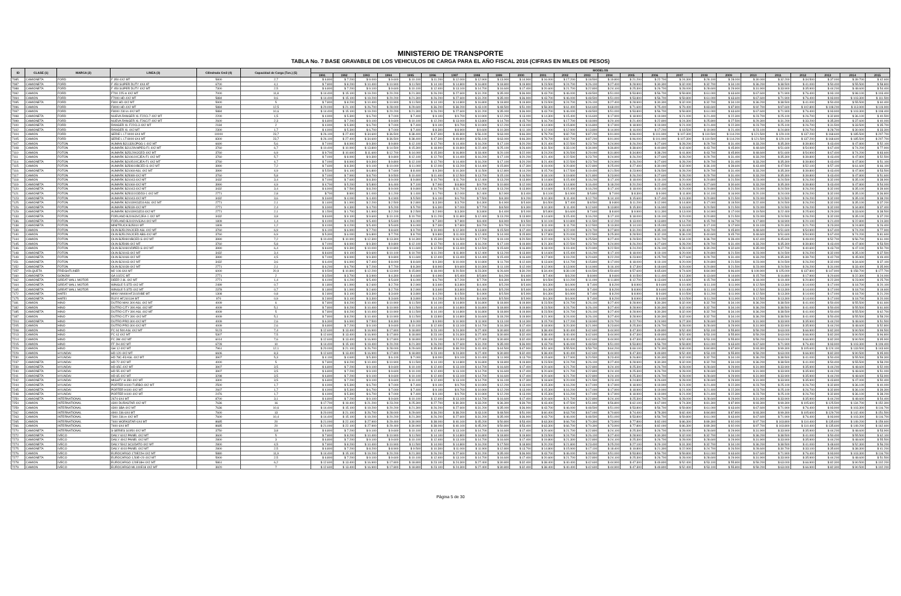MINISTERIO DE TRANSPORTE
TABLA No. 7 BASE GRAVABLE DE LOS VEHICULOS DE CARGA PARA EL AÑO FISCAL 2016 (CIFRAS EN MILES DE PESOS)
| ID | CLASE (1) | MARCA (2) | LINEA (3) | Cilindrada Cm3 (4) | Capacidad de Carga (Ton.) (5) | MODELOS | | | | | | | | | | | | | | | | | | | | | | | | |
| --- | --- | --- | --- | --- | --- | --- | --- | --- | --- | --- | --- | --- | --- | --- | --- | --- | --- | --- | --- | --- | --- | --- | --- | --- | --- | --- | --- | --- | --- | --- |
| | | | | | | 1991 | 1992 | 1993 | 1994 | 1995 | 1996 | 1997 | 1998 | 1999 | 2000 | 2001 | 2002 | 2003 | 2004 | 2005 | 2006 | 2007 | 2008 | 2009 | 2010 | 2011 | 2012 | 2013 | 2014 | 2015 |
| 7085 | CAMIONETA | FORD | F 350 4X2 MT | 5800 | 2,7 | $ 6.800 | $ 7.200 | $ 9.000 | $ 9.600 | $ 10.100 | $ 11.200 | $ 12.000 | $ 12.900 | $ 13.900 | $ 14.900 | $ 16.000 | $ 17.200 | $ 18.500 | $ 19.800 | $ 21.200 | $ 22.700 | $ 24.300 | $ 26.100 | $ 28.000 | $ 30.000 | $ 32.200 | $ 34.500 | $ 37.000 | $ 39.700 | $ 42.600 |
| 7087 | CAMIONETA | FORD | F 450 SUPER DUTY 4X4 AT | 6700 | 4,1 | $ 7.800 | $ 8.200 | $ 10.400 | $ 10.900 | $ 11.500 | $ 14.100 | $ 14.800 | $ 16.800 | $ 18.800 | $ 19.800 | $ 23.500 | $ 24.700 | $ 26.100 | $ 27.400 | $ 28.900 | $ 30.300 | $ 32.000 | $ 32.700 | $ 34.100 | $ 36.200 | $ 38.500 | $ 41.000 | $ 50.400 | $ 55.500 | $ 58.800 |
| 7088 | CAMIONETA | FORD | F 450 SUPER DUTY 4X2 MT | 7300 | 2,5 | $ 6.800 | $ 7.200 | $ 9.100 | $ 9.600 | $ 10.100 | $ 12.400 | $ 13.100 | $ 14.700 | $ 16.600 | $ 17.400 | $ 20.600 | $ 21.700 | $ 22.800 | $ 24.100 | $ 25.300 | $ 26.700 | $ 28.000 | $ 28.600 | $ 29.900 | $ 31.900 | $ 33.900 | $ 35.900 | $ 44.200 | $ 48.600 | $ 54.400 |
| 7092 | CAMION | FORD | F700 225 in 4X2 MT | 7000 | 11,8 | $ 14.400 | $ 15.100 | $ 19.200 | $ 20.200 | $ 21.300 | $ 26.200 | $ 27.600 | $ 31.200 | $ 35.000 | $ 36.900 | $ 43.700 | $ 46.000 | $ 48.500 | $ 51.000 | $ 53.800 | $ 56.700 | $ 59.800 | $ 61.000 | $ 63.600 | $ 67.600 | $ 71.900 | $ 76.400 | $ 93.100 | $ 98.100 | $ 103.400 |
| 7094 | CAMION | FORD | F7000 HD 4X2 MT | 5884 | 9,6 | $ 14.400 | $ 15.100 | $ 19.200 | $ 20.200 | $ 21.300 | $ 26.200 | $ 27.600 | $ 31.200 | $ 35.000 | $ 36.900 | $ 43.700 | $ 46.000 | $ 48.500 | $ 51.000 | $ 53.800 | $ 56.700 | $ 59.800 | $ 61.000 | $ 63.600 | $ 67.600 | $ 71.900 | $ 76.400 | $ 93.900 | $ 103.300 | $ 111.500 |
| 7095 | CAMIONETA | FORD | F800 HD 4X2 MT | 5900 | 5 | $ 7.800 | $ 8.200 | $ 10.400 | $ 10.900 | $ 11.500 | $ 14.100 | $ 14.800 | $ 16.800 | $ 18.800 | $ 19.800 | $ 23.500 | $ 24.700 | $ 26.100 | $ 27.400 | $ 28.900 | $ 30.300 | $ 32.000 | $ 32.700 | $ 34.100 | $ 36.200 | $ 38.500 | $ 41.000 | $ 50.400 | $ 55.500 | $ 60.400 |
| 7096 | CAMION | FORD | F8000 HD 4X2 MT | 5884 | 12,5 | $ 20.000 | $ 21.100 | $ 26.700 | $ 28.000 | $ 29.600 | $ 36.200 | $ 38.200 | $ 43.100 | $ 48.500 | $ 51.000 | $ 58.300 | $ 61.400 | $ 64.600 | $ 68.000 | $ 71.600 | $ 75.400 | $ 79.400 | $ 83.600 | $ 87.800 | $ 92.700 | $ 97.600 | $ 102.800 | $ 108.200 | $ 113.900 | $ 119.900 |
| 7097 | CAMION | FORD | F8000 230 in 4X2 MT | 5884 | 10,6 | $ 14.400 | $ 15.100 | $ 19.200 | $ 20.200 | $ 21.300 | $ 26.200 | $ 27.600 | $ 31.200 | $ 35.000 | $ 36.900 | $ 43.700 | $ 46.000 | $ 48.500 | $ 51.000 | $ 53.800 | $ 56.700 | $ 59.800 | $ 61.000 | $ 63.600 | $ 67.600 | $ 71.900 | $ 76.400 | $ 93.900 | $ 103.300 | $ 108.400 |
| 7098 | CAMIONETA | FORD | NUEVA RANGER XL F22CL7 4X2 MT | 2200 | 1,5 | $ 4.900 | $ 5.300 | $ 6.700 | $ 7.000 | $ 7.400 | $ 9.100 | $ 9.700 | $ 10.900 | $ 12.200 | $ 13.000 | $ 14.300 | $ 15.400 | $ 16.600 | $ 17.900 | $ 18.900 | $ 19.900 | $ 21.000 | $ 21.400 | $ 22.300 | $ 23.700 | $ 25.100 | $ 26.700 | $ 32.800 | $ 36.100 | $ 40.500 |
| 7099 | CAMIONETA | FORD | NUEVA RANGER XL F26C27 4X2 MT | 2600 | 2,3 | $ 6.800 | $ 7.200 | $ 9.100 | $ 9.600 | $ 10.100 | $ 12.200 | $ 13.000 | $ 13.800 | $ 14.700 | $ 15.700 | $ 16.700 | $ 17.700 | $ 18.900 | $ 20.100 | $ 21.400 | $ 22.800 | $ 24.300 | $ 25.800 | $ 27.500 | $ 29.300 | $ 31.200 | $ 33.200 | $ 35.300 | $ 37.600 | $ 40.000 |
| 7100 | CAMIONETA | FORD | RANGER XL F22CL3 4X2 MT | 2184 | 2 | $ 4.900 | $ 5.300 | $ 6.700 | $ 7.000 | $ 7.400 | $ 9.100 | $ 9.700 | $ 10.900 | $ 12.200 | $ 13.000 | $ 14.900 | $ 15.800 | $ 16.800 | $ 17.900 | $ 18.900 | $ 19.900 | $ 21.000 | $ 21.400 | $ 22.300 | $ 23.700 | $ 25.100 | $ 26.700 | $ 31.500 | $ 33.500 | $ 35.700 |
| 7102 | CAMIONETA | FORD | RANGER XL 4X2 MT | 2300 | 1,7 | $ 4.900 | $ 5.300 | $ 6.700 | $ 7.000 | $ 7.400 | $ 8.300 | $ 8.900 | $ 9.600 | $ 10.300 | $ 11.100 | $ 12.000 | $ 12.900 | $ 13.800 | $ 14.900 | $ 16.000 | $ 17.200 | $ 18.500 | $ 19.900 | $ 21.400 | $ 23.100 | $ 24.800 | $ 26.700 | $ 28.700 | $ 30.900 | $ 33.300 |
| 7104 | CAMION | FORD | SERIE L LT 9000 6X4 MT | 10000 | 23,7 | $ 26.100 | $ 27.400 | $ 34.600 | $ 36.500 | $ 38.400 | $ 47.300 | $ 49.800 | $ 56.100 | $ 63.000 | $ 66.300 | $ 78.700 | $ 82.700 | $ 87.200 | $ 91.900 | $ 96.000 | $ 101.900 | $ 107.300 | $ 110.500 | $ 114.200 | $ 121.500 | $ 129.100 | $ 137.200 | $ 168.600 | $ 185.500 | $ 207.700 |
| 7105 | CAMION | FORD | SERIE L LT 8000 6X4 MT | 8300 | 23,7 | $ 26.100 | $ 27.400 | $ 34.600 | $ 36.500 | $ 38.400 | $ 47.300 | $ 49.800 | $ 56.100 | $ 63.000 | $ 66.300 | $ 78.700 | $ 82.700 | $ 87.200 | $ 91.900 | $ 96.000 | $ 101.900 | $ 107.300 | $ 110.500 | $ 114.200 | $ 121.500 | $ 129.100 | $ 137.200 | $ 168.600 | $ 185.500 | $ 207.700 |
| 7107 | CAMION | FOTON | AUMAN BJ1133VJPGG-1 4X2 MT | 6690 | 5,6 | $ 7.000 | $ 8.900 | $ 9.300 | $ 9.800 | $ 12.100 | $ 12.700 | $ 14.400 | $ 16.200 | $ 17.100 | $ 20.200 | $ 21.400 | $ 22.500 | $ 23.700 | $ 24.900 | $ 26.200 | $ 27.600 | $ 28.200 | $ 29.700 | $ 31.400 | $ 33.200 | $ 35.300 | $ 39.800 | $ 43.400 | $ 47.800 | $ 52.100 |
| 7108 | CAMION | FOTON | AUMARK BJ1129VHPEG-F1 4X2 MT | 3760 | 6,7 | $ 10.400 | $ 10.900 | $ 13.800 | $ 14.500 | $ 15.300 | $ 18.900 | $ 19.800 | $ 22.400 | $ 25.100 | $ 26.600 | $ 31.500 | $ 33.100 | $ 34.900 | $ 36.800 | $ 38.600 | $ 40.800 | $ 42.600 | $ 43.700 | $ 45.800 | $ 48.600 | $ 51.600 | $ 54.900 | $ 67.400 | $ 74.200 | $ 77.900 |
| 7110 | CAMION | FOTON | AUMARK BJ5129VJCED 4X2 MT | 3760 | 6,9 | $ 9.700 | $ 10.600 | $ 11.600 | $ 12.700 | $ 14.000 | $ 15.300 | $ 16.800 | $ 18.400 | $ 20.100 | $ 22.000 | $ 24.200 | $ 26.500 | $ 29.000 | $ 31.800 | $ 34.800 | $ 38.200 | $ 41.800 | $ 43.700 | $ 45.800 | $ 48.600 | $ 51.600 | $ 54.900 | $ 67.400 | $ 74.200 | $ 83.600 |
| 7111 | CAMION | FOTON | AUMARK BJ1061VCJEA-F1 4X2 MT | 3760 | 5,7 | $ 7.000 | $ 8.900 | $ 9.300 | $ 9.800 | $ 12.100 | $ 12.700 | $ 14.400 | $ 16.200 | $ 17.100 | $ 20.200 | $ 21.400 | $ 22.500 | $ 23.700 | $ 24.900 | $ 26.200 | $ 27.600 | $ 28.200 | $ 29.700 | $ 31.400 | $ 33.200 | $ 35.300 | $ 39.800 | $ 43.400 | $ 47.800 | $ 52.500 |
| 7114 | CAMIONETA | FOTON | AUMARK BJ1051VCJEA-F1 4X2 MT | 3760 | 4,7 | $ 7.000 | $ 8.900 | $ 9.300 | $ 9.800 | $ 12.100 | $ 12.700 | $ 14.400 | $ 16.200 | $ 17.100 | $ 20.200 | $ 21.400 | $ 22.500 | $ 23.700 | $ 24.900 | $ 26.200 | $ 27.600 | $ 28.200 | $ 29.700 | $ 31.400 | $ 33.200 | $ 35.300 | $ 39.800 | $ 43.400 | $ 47.800 | $ 51.100 |
| 7115 | CAMION | FOTON | AUMARK BJ5081VBCED-S 4X2 MT | 3990 | 7,2 | $ 7.600 | $ 8.300 | $ 9.100 | $ 10.000 | $ 11.000 | $ 12.000 | $ 13.200 | $ 14.400 | $ 15.800 | $ 17.300 | $ 19.000 | $ 20.800 | $ 22.800 | $ 25.000 | $ 27.400 | $ 30.000 | $ 32.900 | $ 36.100 | $ 39.600 | $ 43.400 | $ 47.500 | $ 52.100 | $ 57.100 | $ 61.600 | $ 66.100 |
| 7116 | CAMIONETA | FOTON | AUMARK BJ1069 ASL 4X2 MT | 3990 | 4,9 | $ 5.500 | $ 6.100 | $ 6.800 | $ 7.600 | $ 8.400 | $ 9.300 | $ 10.300 | $ 11.500 | $ 12.800 | $ 14.200 | $ 15.700 | $ 17.500 | $ 19.400 | $ 21.500 | $ 23.900 | $ 26.500 | $ 28.200 | $ 29.700 | $ 31.400 | $ 33.200 | $ 35.300 | $ 39.800 | $ 43.400 | $ 47.800 | $ 53.500 |
| 7117 | CAMION | FOTON | AUMARK BJ5089 4X2 MT | 3760 | 5,8 | $ 7.000 | $ 7.900 | $ 8.700 | $ 9.500 | $ 10.400 | $ 11.400 | $ 12.500 | $ 13.700 | $ 15.100 | $ 16.500 | $ 18.100 | $ 19.800 | $ 21.800 | $ 23.900 | $ 26.200 | $ 27.600 | $ 28.200 | $ 29.700 | $ 31.400 | $ 33.200 | $ 35.300 | $ 39.800 | $ 43.400 | $ 47.800 | $ 51.600 |
| 7118 | CAMION | FOTON | AUMARK BJ1043 4X2 MT | 3432 | 3,4 | $ 7.000 | $ 7.600 | $ 8.300 | $ 9.000 | $ 9.800 | $ 10.700 | $ 11.700 | $ 12.400 | $ 13.200 | $ 13.800 | $ 14.600 | $ 15.400 | $ 16.200 | $ 17.100 | $ 18.000 | $ 19.100 | $ 20.000 | $ 20.800 | $ 21.500 | $ 23.000 | $ 24.500 | $ 26.200 | $ 32.000 | $ 35.100 | $ 38.900 |
| 7119 | CAMIONETA | FOTON | AUMARK BJ1069 4X2 MT | 3990 | 4,9 | $ 4.700 | $ 5.200 | $ 5.800 | $ 6.400 | $ 7.100 | $ 7.900 | $ 8.800 | $ 9.700 | $ 10.800 | $ 12.000 | $ 13.300 | $ 14.800 | $ 16.400 | $ 18.200 | $ 20.200 | $ 22.400 | $ 24.900 | $ 27.600 | $ 30.600 | $ 33.200 | $ 35.300 | $ 39.800 | $ 43.400 | $ 47.800 | $ 54.000 |
| 7120 | CAMIONETA | FOTON | AUMARK BJ1043 4X2 MT | 3432 | 3,4 | $ 6.900 | $ 7.500 | $ 8.200 | $ 9.000 | $ 9.800 | $ 10.700 | $ 11.700 | $ 12.400 | $ 13.200 | $ 13.800 | $ 14.600 | $ 15.400 | $ 16.200 | $ 17.100 | $ 18.000 | $ 19.100 | $ 20.000 | $ 20.800 | $ 21.500 | $ 23.000 | $ 24.500 | $ 26.200 | $ 32.000 | $ 35.100 | $ 39.600 |
| 7121 | CAMIONETA | FOTON | AUMARK BJ5031V3DD3-1 4X2 MT | 2771 | 2,8 | $ 700 | $ 800 | $ 1.000 | $ 1.200 | $ 1.400 | $ 1.700 | $ 2.000 | $ 2.400 | $ 2.900 | $ 3.400 | $ 4.100 | $ 4.900 | $ 5.800 | $ 7.000 | $ 8.300 | $ 9.900 | $ 11.800 | $ 14.100 | $ 16.900 | $ 20.100 | $ 24.000 | $ 26.200 | $ 32.000 | $ 35.100 | $ 36.800 |
| 7123 | CAMIONETA | FOTON | AUMARK BJ1043 4X2 MT | 3432 | 3,6 | $ 3.600 | $ 4.000 | $ 4.400 | $ 4.900 | $ 5.500 | $ 6.100 | $ 6.700 | $ 7.500 | $ 8.300 | $ 9.200 | $ 10.300 | $ 11.400 | $ 12.700 | $ 14.100 | $ 15.600 | $ 17.400 | $ 19.300 | $ 20.800 | $ 21.500 | $ 23.000 | $ 24.500 | $ 26.200 | $ 32.000 | $ 35.100 | $ 38.200 |
| 7125 | CAMIONETA | FOTON | AUMARK BJ1039V3JD3 ASL 4X2 MT | 2771 | 2,1 | $ 1.600 | $ 1.900 | $ 2.200 | $ 2.500 | $ 2.800 | $ 3.300 | $ 3.700 | $ 4.300 | $ 4.900 | $ 5.600 | $ 6.500 | $ 7.400 | $ 8.500 | $ 9.800 | $ 11.200 | $ 12.900 | $ 14.800 | $ 17.000 | $ 19.500 | $ 22.400 | $ 24.500 | $ 26.200 | $ 32.000 | $ 35.100 | $ 37.200 |
| 7126 | CAMIONETA | FOTON | AUMARK BJ5039 4X2 MT | 2771 | 2,4 | $ 3.900 | $ 4.300 | $ 4.700 | $ 5.200 | $ 5.700 | $ 6.300 | $ 7.000 | $ 7.700 | $ 8.500 | $ 9.300 | $ 10.300 | $ 11.400 | $ 12.600 | $ 13.800 | $ 15.300 | $ 16.900 | $ 18.600 | $ 20.500 | $ 21.500 | $ 23.000 | $ 24.500 | $ 26.200 | $ 32.000 | $ 34.800 | $ 37.400 |
| 7129 | CAMIONETA | FOTON | AUMARK BJ1039V3JD3 4X2 MT | 2771 | 2,1 | $ 1.500 | $ 1.700 | $ 1.900 | $ 2.200 | $ 2.500 | $ 2.900 | $ 3.300 | $ 3.800 | $ 4.400 | $ 5.000 | $ 5.800 | $ 6.600 | $ 7.600 | $ 8.600 | $ 9.900 | $ 11.300 | $ 13.000 | $ 14.900 | $ 17.000 | $ 19.500 | $ 22.400 | $ 25.600 | $ 29.300 | $ 33.600 | $ 38.500 |
| 7133 | CAMIONETA | FOTON | FORLAND BJ1063VCJEA-1 4X2 MT | 3432 | 3,8 | $ 8.600 | $ 9.100 | $ 9.600 | $ 10.100 | $ 10.700 | $ 11.200 | $ 11.800 | $ 12.400 | $ 13.200 | $ 13.800 | $ 14.600 | $ 15.400 | $ 16.200 | $ 17.100 | $ 18.000 | $ 19.100 | $ 20.000 | $ 20.800 | $ 21.500 | $ 23.000 | $ 24.500 | $ 26.200 | $ 32.000 | $ 35.100 | $ 37.200 |
| 7136 | CAMIONETA | FOTON | FORLAND BJ1020V3JA4 4X2 MT | 1809 | 1,4 | $ 4.000 | $ 4.200 | $ 5.400 | $ 5.600 | $ 6.000 | $ 7.300 | $ 7.800 | $ 8.400 | $ 8.900 | $ 9.500 | $ 10.100 | $ 10.800 | $ 11.500 | $ 12.200 | $ 13.000 | $ 13.800 | $ 14.700 | $ 15.700 | $ 16.700 | $ 17.800 | $ 18.900 | $ 20.100 | $ 21.400 | $ 22.800 | $ 24.300 |
| 7138 | CAMIONETA | FOTON | MINITRUCK BJ5010 MT | 1809 | 1,2 | $ 4.000 | $ 4.200 | $ 5.400 | $ 5.600 | $ 6.000 | $ 7.300 | $ 7.800 | $ 8.700 | $ 9.700 | $ 10.200 | $ 11.000 | $ 11.700 | $ 12.500 | $ 13.300 | $ 14.100 | $ 15.000 | $ 16.000 | $ 17.100 | $ 17.900 | $ 19.100 | $ 20.300 | $ 21.700 | $ 23.300 | $ 24.800 | $ 26.400 |
| 7139 | CAMION | FOTON | OLIN BJ5129VJCED ASL 4X2 MT | 3760 | 6,9 | $ 6.100 | $ 6.900 | $ 7.700 | $ 8.600 | $ 9.700 | $ 10.900 | $ 12.300 | $ 13.800 | $ 15.500 | $ 17.400 | $ 19.600 | $ 22.000 | $ 24.700 | $ 27.800 | $ 31.200 | $ 35.100 | $ 39.400 | $ 43.700 | $ 45.800 | $ 48.600 | $ 51.600 | $ 54.900 | $ 67.400 | $ 74.200 | $ 77.900 |
| 7140 | CAMION | FOTON | OLIN BJ5129VJCED ABS 4X2 MT | 3760 | 6,9 | $ 5.300 | $ 6.000 | $ 6.800 | $ 7.700 | $ 8.700 | $ 9.800 | $ 11.000 | $ 12.400 | $ 14.000 | $ 15.800 | $ 17.800 | $ 20.000 | $ 22.500 | $ 25.300 | $ 28.500 | $ 32.100 | $ 36.100 | $ 40.600 | $ 45.700 | $ 48.600 | $ 51.600 | $ 54.900 | $ 67.400 | $ 74.200 | $ 81.600 |
| 7144 | CAMION | FOTON | OLIN BJ5081VBCED-S 4X2 MT | 3990 | 7,2 | $ 10.400 | $ 10.900 | $ 12.300 | $ 13.300 | $ 14.300 | $ 15.300 | $ 16.500 | $ 17.700 | $ 19.100 | $ 20.500 | $ 22.000 | $ 23.700 | $ 25.500 | $ 27.400 | $ 29.500 | $ 31.700 | $ 34.100 | $ 36.700 | $ 39.400 | $ 42.400 | $ 45.600 | $ 49.000 | $ 52.700 | $ 56.700 | $ 61.000 |
| 7145 | CAMION | FOTON | OLIN BJ5089 4X2 MT | 3760 | 5,8 | $ 7.000 | $ 8.900 | $ 9.300 | $ 9.800 | $ 12.100 | $ 12.700 | $ 14.400 | $ 16.200 | $ 17.100 | $ 19.800 | $ 21.300 | $ 22.500 | $ 23.700 | $ 24.900 | $ 26.200 | $ 27.600 | $ 28.200 | $ 29.700 | $ 31.400 | $ 33.200 | $ 35.300 | $ 39.800 | $ 43.400 | $ 47.800 | $ 53.500 |
| 7146 | CAMION | FOTON | OLIN BJ1081VDPED-S 4X2 MT | 3990 | 6,4 | $ 8.600 | $ 9.300 | $ 10.000 | $ 10.800 | $ 11.600 | $ 12.500 | $ 13.400 | $ 14.500 | $ 15.600 | $ 16.800 | $ 18.000 | $ 19.400 | $ 20.900 | $ 22.500 | $ 24.200 | $ 26.100 | $ 28.100 | $ 30.200 | $ 32.600 | $ 35.000 | $ 37.700 | $ 40.600 | $ 43.700 | $ 47.100 | $ 50.700 |
| 7148 | CAMIONETA | FOTON | OLIN BJ1043 4X2 MT | 3432 | 3,4 | $ 8.600 | $ 9.100 | $ 9.600 | $ 10.100 | $ 10.700 | $ 11.200 | $ 11.800 | $ 12.400 | $ 13.200 | $ 13.800 | $ 14.600 | $ 15.400 | $ 16.200 | $ 17.100 | $ 18.000 | $ 19.100 | $ 20.000 | $ 20.800 | $ 21.500 | $ 23.000 | $ 24.500 | $ 26.200 | $ 32.000 | $ 35.100 | $ 37.500 |
| 7149 | CAMIONETA | FOTON | OLIN BJ1069 4X2 MT | 3990 | 4,5 | $ 7.000 | $ 8.900 | $ 9.300 | $ 9.800 | $ 11.600 | $ 12.400 | $ 13.400 | $ 14.400 | $ 15.400 | $ 16.600 | $ 17.900 | $ 19.200 | $ 20.600 | $ 22.200 | $ 23.900 | $ 25.700 | $ 27.600 | $ 29.700 | $ 31.400 | $ 33.200 | $ 35.300 | $ 39.700 | $ 42.700 | $ 45.900 | $ 49.400 |
| 7151 | CAMIONETA | FOTON | OLIN BJ1043 4X2 MT | 3432 | 3,6 | $ 6.400 | $ 6.900 | $ 7.400 | $ 8.000 | $ 8.600 | $ 9.300 | $ 10.000 | $ 10.800 | $ 11.700 | $ 12.600 | $ 13.600 | $ 14.700 | $ 15.800 | $ 17.000 | $ 18.000 | $ 19.100 | $ 20.000 | $ 20.800 | $ 21.500 | $ 23.000 | $ 24.500 | $ 26.200 | $ 32.000 | $ 34.600 | $ 37.100 |
| 7152 | CAMIONETA | FOTON | OLIN BJ1039 4X2 MT | 2771 | 2,1 | $ 6.200 | $ 6.700 | $ 7.200 | $ 7.700 | $ 8.300 | $ 8.900 | $ 9.600 | $ 10.300 | $ 11.100 | $ 12.000 | $ 12.900 | $ 13.900 | $ 14.900 | $ 16.100 | $ 17.300 | $ 18.600 | $ 20.000 | $ 20.800 | $ 21.500 | $ 23.000 | $ 24.500 | $ 26.200 | $ 31.000 | $ 33.400 | $ 35.900 |
| 7157 | VOLQUETA | FREIGHTLINER | M2 106 6X4 MT | 6000 | 20,9 | $ 9.500 | $ 10.800 | $ 12.200 | $ 13.900 | $ 15.800 | $ 18.000 | $ 20.500 | $ 23.300 | $ 26.600 | $ 30.200 | $ 34.400 | $ 39.100 | $ 44.500 | $ 50.600 | $ 57.600 | $ 65.600 | $ 74.600 | $ 84.900 | $ 96.600 | $ 109.900 | $ 125.000 | $ 137.800 | $ 147.900 | $ 158.700 | $ 177.700 |
| 7160 | CAMIONETA | GONOW | GA 1022C MT | 2771 | 2 | $ 3.500 | $ 3.700 | $ 3.900 | $ 4.300 | $ 4.600 | $ 4.900 | $ 5.400 | $ 5.800 | $ 6.200 | $ 6.600 | $ 7.400 | $ 8.200 | $ 8.900 | $ 9.600 | $ 10.500 | $ 11.400 | $ 12.300 | $ 13.600 | $ 14.600 | $ 15.700 | $ 16.800 | $ 17.900 | $ 20.600 | $ 22.300 | $ 24.000 |
| 7162 | CAMIONETA | GREAT WALL MOTOR | DEER 2.8L 4X2 MT | 2771 | 1,4 | $ 4.000 | $ 4.200 | $ 5.400 | $ 5.600 | $ 6.000 | $ 6.700 | $ 7.200 | $ 7.700 | $ 8.300 | $ 8.900 | $ 9.500 | $ 10.200 | $ 11.000 | $ 11.800 | $ 12.700 | $ 13.600 | $ 14.600 | $ 15.700 | $ 16.800 | $ 18.000 | $ 19.400 | $ 20.800 | $ 22.300 | $ 23.900 | $ 25.700 |
| 7164 | CAMIONETA | GREAT WALL MOTOR | WINGLE 5 STD 4X2 MT | 2499 | 0,7 | $ 1.800 | $ 1.900 | $ 2.600 | $ 2.700 | $ 2.900 | $ 3.600 | $ 3.800 | $ 4.400 | $ 5.200 | $ 5.600 | $ 6.300 | $ 6.900 | $ 7.400 | $ 8.200 | $ 8.900 | $ 9.600 | $ 10.400 | $ 11.100 | $ 11.900 | $ 12.500 | $ 13.300 | $ 14.000 | $ 17.000 | $ 18.700 | $ 20.100 |
| 7165 | CAMIONETA | GREAT WALL MOTOR | WINGLE 5 STD 4X2 MT | 2378 | 0,7 | $ 1.800 | $ 1.900 | $ 2.600 | $ 2.700 | $ 2.900 | $ 3.600 | $ 3.800 | $ 4.400 | $ 5.200 | $ 5.600 | $ 6.300 | $ 6.900 | $ 7.400 | $ 8.200 | $ 8.900 | $ 9.600 | $ 10.400 | $ 11.100 | $ 11.900 | $ 12.500 | $ 13.300 | $ 14.000 | $ 17.000 | $ 18.700 | $ 19.600 |
| 7172 | CAMIONETA | HAFEI | MINYI M408 HFJ1020BE MT | 1308 | 0,8 | $ 2.800 | $ 3.100 | $ 3.300 | $ 3.600 | $ 3.800 | $ 4.200 | $ 4.500 | $ 4.900 | $ 5.500 | $ 5.900 | $ 6.300 | $ 6.900 | $ 7.400 | $ 8.200 | $ 8.900 | $ 9.600 | $ 10.500 | $ 11.200 | $ 11.900 | $ 12.500 | $ 13.300 | $ 14.000 | $ 17.000 | $ 18.700 | $ 21.200 |
| 7175 | CAMIONETA | HAFEI | RUIYI HFJ1011H MT | 970 | 0,9 | $ 2.800 | $ 3.100 | $ 3.300 | $ 3.600 | $ 3.800 | $ 4.200 | $ 4.500 | $ 4.900 | $ 5.500 | $ 5.900 | $ 6.300 | $ 6.900 | $ 7.400 | $ 8.200 | $ 8.900 | $ 9.600 | $ 10.500 | $ 11.200 | $ 11.900 | $ 12.500 | $ 13.300 | $ 14.000 | $ 17.000 | $ 18.700 | $ 20.000 |
| 7181 | CAMION | HINO | DUTRO MAX 300 ASL 4X2 MT | 4009 | 6 | $ 7.800 | $ 8.200 | $ 10.400 | $ 10.900 | $ 11.500 | $ 14.100 | $ 14.800 | $ 16.800 | $ 18.800 | $ 19.800 | $ 23.500 | $ 24.700 | $ 26.100 | $ 27.400 | $ 28.900 | $ 30.300 | $ 32.000 | $ 32.700 | $ 34.100 | $ 36.200 | $ 38.500 | $ 41.000 | $ 50.400 | $ 55.500 | $ 61.600 |
| 7182 | CAMION | HINO | DUTRO CITY 300 ASL 4X2 MT | 4009 | 5,1 | $ 7.800 | $ 8.200 | $ 10.400 | $ 10.900 | $ 11.500 | $ 14.100 | $ 14.800 | $ 16.800 | $ 18.800 | $ 19.800 | $ 23.500 | $ 24.700 | $ 26.100 | $ 27.400 | $ 28.900 | $ 30.300 | $ 32.000 | $ 32.700 | $ 34.100 | $ 36.200 | $ 38.500 | $ 41.000 | $ 50.400 | $ 55.500 | $ 61.600 |
| 7185 | CAMIONETA | HINO | DUTRO CITY 300 ASL 4X2 MT | 4009 | 5 | $ 7.800 | $ 8.200 | $ 10.400 | $ 10.900 | $ 11.500 | $ 14.100 | $ 14.800 | $ 16.800 | $ 18.800 | $ 19.800 | $ 23.500 | $ 24.700 | $ 26.100 | $ 27.400 | $ 28.900 | $ 30.300 | $ 32.000 | $ 32.700 | $ 34.100 | $ 36.200 | $ 38.500 | $ 41.000 | $ 50.400 | $ 55.500 | $ 62.700 |
| 7187 | CAMION | HINO | DUTRO CITY 300 4X2 MT | 4009 | 5,1 | $ 7.800 | $ 8.200 | $ 10.400 | $ 10.900 | $ 11.500 | $ 13.800 | $ 14.800 | $ 16.600 | $ 18.200 | $ 19.800 | $ 21.900 | $ 24.000 | $ 26.100 | $ 27.400 | $ 28.900 | $ 30.300 | $ 32.000 | $ 32.700 | $ 34.100 | $ 36.200 | $ 38.500 | $ 41.000 | $ 50.400 | $ 55.500 | $ 58.200 |
| 7204 | CAMIONETA | HINO | DUTRO PRO 300 4X2 MT | 4009 | 2,6 | $ 6.300 | $ 6.900 | $ 7.500 | $ 8.300 | $ 9.000 | $ 9.900 | $ 10.900 | $ 11.900 | $ 13.100 | $ 14.300 | $ 15.700 | $ 17.200 | $ 18.900 | $ 20.700 | $ 22.700 | $ 24.900 | $ 27.300 | $ 28.600 | $ 29.900 | $ 31.900 | $ 33.900 | $ 35.900 | $ 44.200 | $ 48.600 | $ 51.500 |
| 7205 | CAMION | HINO | DUTRO PRO 300 4X2 MT | 4009 | 2,6 | $ 6.800 | $ 7.200 | $ 9.100 | $ 9.600 | $ 10.100 | $ 12.400 | $ 13.100 | $ 14.700 | $ 16.300 | $ 17.400 | $ 18.900 | $ 20.300 | $ 21.900 | $ 23.600 | $ 25.300 | $ 26.700 | $ 28.000 | $ 28.600 | $ 29.900 | $ 31.900 | $ 33.900 | $ 35.900 | $ 44.200 | $ 48.600 | $ 52.800 |
| 7208 | CAMION | HINO | FC 9J 500 ASL 4X2 MT | 5123 | 7,4 | $ 12.600 | $ 13.400 | $ 16.900 | $ 17.800 | $ 18.800 | $ 23.100 | $ 24.300 | $ 27.400 | $ 30.800 | $ 32.400 | $ 38.400 | $ 40.400 | $ 42.600 | $ 44.900 | $ 47.300 | $ 49.800 | $ 52.400 | $ 53.100 | $ 55.800 | $ 59.200 | $ 63.000 | $ 66.900 | $ 82.300 | $ 90.500 | $ 99.500 |
| 7213 | CAMION | HINO | FC 4J 4X2 MT | 5307 | 7,5 | $ 12.600 | $ 13.400 | $ 16.900 | $ 17.800 | $ 18.800 | $ 23.100 | $ 24.300 | $ 27.400 | $ 30.800 | $ 32.400 | $ 38.400 | $ 40.400 | $ 42.600 | $ 44.900 | $ 47.300 | $ 49.800 | $ 52.400 | $ 53.100 | $ 55.800 | $ 59.200 | $ 63.000 | $ 66.900 | $ 82.300 | $ 90.500 | $ 96.800 |
| 7214 | CAMION | HINO | FC 3W 4X2 MT | 6014 | 7,6 | $ 12.600 | $ 13.400 | $ 16.900 | $ 17.800 | $ 18.800 | $ 23.100 | $ 24.300 | $ 27.400 | $ 30.800 | $ 32.400 | $ 38.400 | $ 40.400 | $ 42.600 | $ 44.900 | $ 47.300 | $ 49.800 | $ 52.400 | $ 53.100 | $ 55.800 | $ 59.200 | $ 63.000 | $ 66.900 | $ 82.300 | $ 90.500 | $ 95.900 |
| 7215 | CAMION | HINO | FF 2H 4X2 MT | 6728 | 10 | $ 14.400 | $ 15.100 | $ 19.400 | $ 20.200 | $ 21.300 | $ 26.200 | $ 27.600 | $ 31.200 | $ 35.000 | $ 36.900 | $ 43.700 | $ 46.000 | $ 48.500 | $ 51.000 | $ 53.800 | $ 56.700 | $ 59.800 | $ 61.000 | $ 63.600 | $ 67.600 | $ 71.900 | $ 76.400 | $ 93.900 | $ 103.300 | $ 109.400 |
| 7226 | CAMION | HINO | GH 1J 4X2 MT | 7961 | 12,1 | $ 20.000 | $ 21.100 | $ 26.700 | $ 28.000 | $ 29.600 | $ 35.800 | $ 38.200 | $ 41.400 | $ 44.500 | $ 47.900 | $ 51.600 | $ 55.500 | $ 59.700 | $ 64.200 | $ 69.100 | $ 74.300 | $ 80.000 | $ 84.800 | $ 87.800 | $ 93.300 | $ 99.300 | $ 105.600 | $ 124.100 | $ 133.500 | $ 143.600 |
| 7229 | CAMION | HYUNDAI | HD 120 4X2 MT | 6606 | 8,3 | $ 12.600 | $ 13.400 | $ 16.900 | $ 17.800 | $ 18.800 | $ 23.100 | $ 24.300 | $ 27.400 | $ 30.800 | $ 32.400 | $ 38.400 | $ 40.400 | $ 42.600 | $ 44.900 | $ 47.300 | $ 49.800 | $ 52.400 | $ 53.100 | $ 55.800 | $ 59.200 | $ 63.000 | $ 66.900 | $ 82.300 | $ 90.500 | $ 95.900 |
| 7230 | CAMION | HYUNDAI | HD 78C-E3 ASL 4X2 MT | 3907 | 5,3 | $ 4.100 | $ 4.600 | $ 5.300 | $ 6.100 | $ 7.000 | $ 8.000 | $ 9.100 | $ 10.400 | $ 11.900 | $ 13.700 | $ 15.600 | $ 17.900 | $ 20.500 | $ 23.400 | $ 26.800 | $ 30.300 | $ 32.000 | $ 32.700 | $ 34.100 | $ 36.200 | $ 38.500 | $ 41.000 | $ 50.400 | $ 55.500 | $ 59.300 |
| 7237 | CAMIONETA | HYUNDAI | HD 72 4X2 MT | 4000 | 5 | $ 7.800 | $ 8.200 | $ 10.400 | $ 10.900 | $ 11.500 | $ 14.100 | $ 14.800 | $ 16.800 | $ 18.800 | $ 19.800 | $ 23.500 | $ 24.700 | $ 26.100 | $ 27.400 | $ 28.900 | $ 30.300 | $ 32.000 | $ 32.700 | $ 34.100 | $ 36.200 | $ 38.500 | $ 41.000 | $ 50.400 | $ 55.500 | $ 58.200 |
| 7239 | CAMIONETA | HYUNDAI | HD 65C 4X2 MT | 3907 | 3,5 | $ 6.800 | $ 7.200 | $ 9.100 | $ 9.600 | $ 10.100 | $ 12.400 | $ 13.100 | $ 14.700 | $ 16.600 | $ 17.400 | $ 20.600 | $ 21.700 | $ 22.800 | $ 24.100 | $ 25.300 | $ 26.700 | $ 28.000 | $ 28.600 | $ 29.900 | $ 31.900 | $ 33.900 | $ 35.900 | $ 44.200 | $ 48.600 | $ 52.000 |
| 7240 | CAMIONETA | HYUNDAI | HD 55 4X2 MT | 3907 | 3,5 | $ 6.800 | $ 7.200 | $ 9.100 | $ 9.600 | $ 10.100 | $ 12.400 | $ 13.100 | $ 14.700 | $ 16.600 | $ 17.400 | $ 20.600 | $ 21.700 | $ 22.800 | $ 24.100 | $ 25.300 | $ 26.700 | $ 28.000 | $ 28.600 | $ 29.900 | $ 31.900 | $ 33.900 | $ 35.900 | $ 44.200 | $ 48.600 | $ 51.000 |
| 7241 | CAMIONETA | HYUNDAI | HD 65 4X2 MT | 3298 | 3,5 | $ 6.800 | $ 7.200 | $ 9.100 | $ 9.600 | $ 10.100 | $ 12.400 | $ 13.100 | $ 14.700 | $ 16.600 | $ 17.400 | $ 20.600 | $ 21.700 | $ 22.800 | $ 24.100 | $ 25.300 | $ 26.700 | $ 28.000 | $ 28.600 | $ 29.900 | $ 31.900 | $ 33.900 | $ 35.900 | $ 44.200 | $ 48.600 | $ 53.900 |
| 7242 | CAMIONETA | HYUNDAI | MIGHTY H 350 4X2 MT | 3300 | 3,5 | $ 6.800 | $ 7.200 | $ 9.100 | $ 9.600 | $ 10.100 | $ 12.400 | $ 13.100 | $ 14.700 | $ 16.100 | $ 17.300 | $ 18.600 | $ 20.000 | $ 21.500 | $ 23.100 | $ 24.800 | $ 26.600 | $ 28.000 | $ 28.600 | $ 29.900 | $ 31.900 | $ 33.900 | $ 35.900 | $ 43.800 | $ 47.000 | $ 50.400 |
| 7244 | CAMIONETA | HYUNDAI | PORTER H100 TURBO 4X2 MT | 2500 | 1,7 | $ 4.900 | $ 5.300 | $ 6.700 | $ 7.000 | $ 7.400 | $ 9.100 | $ 9.700 | $ 10.900 | $ 12.200 | $ 13.000 | $ 15.300 | $ 16.200 | $ 17.000 | $ 17.900 | $ 18.900 | $ 19.900 | $ 21.000 | $ 21.400 | $ 22.300 | $ 23.700 | $ 25.100 | $ 26.700 | $ 32.800 | $ 36.100 | $ 40.000 |
| 7245 | CAMIONETA | HYUNDAI | PORTER H100 4X2 MT | 2607 | 1,7 | $ 4.900 | $ 5.300 | $ 6.700 | $ 7.000 | $ 7.400 | $ 9.100 | $ 9.700 | $ 10.900 | $ 12.200 | $ 13.000 | $ 15.300 | $ 16.200 | $ 17.000 | $ 17.900 | $ 18.900 | $ 19.900 | $ 21.000 | $ 21.400 | $ 22.300 | $ 23.700 | $ 25.100 | $ 26.700 | $ 32.800 | $ 36.100 | $ 39.300 |
| 7248 | CAMIONETA | HYUNDAI | PORTER H100 4X2 MT | 2476 | 1,7 | $ 4.900 | $ 5.300 | $ 6.700 | $ 7.000 | $ 7.400 | $ 9.100 | $ 9.700 | $ 10.900 | $ 12.200 | $ 13.000 | $ 15.300 | $ 16.200 | $ 17.000 | $ 17.900 | $ 18.900 | $ 19.900 | $ 21.000 | $ 21.400 | $ 22.300 | $ 23.700 | $ 25.100 | $ 26.700 | $ 32.800 | $ 36.100 | $ 38.200 |
| 7250 | CAMIONETA | INTERNATIONAL | 2674 6X4 MT | 8700 | 3,1 | $ 6.800 | $ 7.200 | $ 9.100 | $ 9.600 | $ 10.100 | $ 12.400 | $ 13.100 | $ 14.700 | $ 16.600 | $ 17.400 | $ 20.600 | $ 21.700 | $ 22.800 | $ 24.100 | $ 25.300 | $ 26.700 | $ 28.000 | $ 28.600 | $ 29.900 | $ 31.900 | $ 33.900 | $ 35.900 | $ 44.200 | $ 48.600 | $ 54.400 |
| 7254 | CAMION | INTERNATIONAL | 4300 DURASTAR 4X2 MT | 7636 | 16 | $ 17.700 | $ 19.400 | $ 21.200 | $ 23.200 | $ 25.300 | $ 27.700 | $ 30.300 | $ 33.200 | $ 36.300 | $ 39.700 | $ 43.400 | $ 47.500 | $ 51.900 | $ 56.800 | $ 62.100 | $ 67.900 | $ 74.300 | $ 81.300 | $ 87.800 | $ 93.300 | $ 99.300 | $ 105.600 | $ 125.500 | $ 134.700 | $ 152.300 |
| 7259 | CAMION | INTERNATIONAL | 4300 SBA 4X2 MT | 7636 | 10,6 | $ 14.400 | $ 15.100 | $ 19.200 | $ 20.200 | $ 21.300 | $ 26.200 | $ 27.600 | $ 31.200 | $ 35.000 | $ 36.900 | $ 43.700 | $ 46.000 | $ 48.500 | $ 51.000 | $ 53.800 | $ 56.700 | $ 59.800 | $ 61.000 | $ 63.600 | $ 67.600 | $ 71.900 | $ 76.400 | $ 93.900 | $ 103.300 | $ 116.700 |
| 7262 | CAMION | INTERNATIONAL | 4900 236 6X4 MT | 7600 | 13 | $ 20.000 | $ 21.100 | $ 26.700 | $ 28.000 | $ 29.600 | $ 36.200 | $ 38.200 | $ 43.100 | $ 48.500 | $ 51.000 | $ 60.400 | $ 63.700 | $ 67.000 | $ 70.600 | $ 74.400 | $ 78.300 | $ 82.400 | $ 84.800 | $ 87.800 | $ 93.300 | $ 99.300 | $ 105.600 | $ 129.700 | $ 142.400 | $ 151.500 |
| 7263 | CAMION | INTERNATIONAL | 7300 236 in 4X2 MT | 7600 | 10,4 | $ 14.400 | $ 15.100 | $ 19.200 | $ 20.200 | $ 21.300 | $ 26.200 | $ 27.600 | $ 31.200 | $ 35.000 | $ 36.900 | $ 43.700 | $ 46.000 | $ 48.500 | $ 51.000 | $ 53.800 | $ 56.700 | $ 59.800 | $ 61.000 | $ 63.600 | $ 67.600 | $ 71.900 | $ 76.400 | $ 93.900 | $ 103.300 | $ 116.700 |
| 7265 | CAMION | INTERNATIONAL | 7400 WORKSTAR 6X4 MT | 8685 | 20 | $ 21.000 | $ 22.100 | $ 27.900 | $ 29.400 | $ 30.900 | $ 38.000 | $ 40.100 | $ 45.200 | $ 50.800 | $ 53.400 | $ 63.300 | $ 66.700 | $ 70.300 | $ 73.900 | $ 77.800 | $ 82.000 | $ 86.300 | $ 89.300 | $ 92.000 | $ 97.700 | $ 103.800 | $ 110.400 | $ 135.600 | $ 149.200 | $ 159.600 |
| 7266 | CAMION | INTERNATIONAL | 7400 6X4 MT | 8685 | 20 | $ 21.000 | $ 22.100 | $ 27.900 | $ 29.400 | $ 30.900 | $ 38.000 | $ 40.100 | $ 45.200 | $ 50.800 | $ 53.400 | $ 63.300 | $ 66.700 | $ 70.300 | $ 73.900 | $ 77.800 | $ 82.000 | $ 86.300 | $ 89.300 | $ 92.000 | $ 97.700 | $ 103.800 | $ 110.400 | $ 135.600 | $ 149.200 | $ 162.600 |
| 7270 | CAMIONETA | INTERNATIONAL | S-SERIES S1954 4X2 MT | 3750 | 3,8 | $ 6.800 | $ 7.200 | $ 9.100 | $ 9.600 | $ 10.100 | $ 12.400 | $ 13.100 | $ 14.700 | $ 16.600 | $ 17.400 | $ 20.600 | $ 21.700 | $ 22.800 | $ 24.100 | $ 25.300 | $ 26.700 | $ 28.000 | $ 28.600 | $ 29.900 | $ 31.900 | $ 33.900 | $ 35.900 | $ 44.200 | $ 48.600 | $ 53.900 |
| 7272 | CAMIONETA | IVECO | DAILY 6012 PANEL 4X2 MT | 3600 | 5 | $ 7.800 | $ 8.200 | $ 10.400 | $ 10.900 | $ 11.500 | $ 14.100 | $ 14.800 | $ 16.800 | $ 18.800 | $ 19.800 | $ 23.500 | $ 24.700 | $ 26.100 | $ 27.400 | $ 28.900 | $ 30.300 | $ 32.000 | $ 32.700 | $ 34.100 | $ 36.200 | $ 38.500 | $ 41.000 | $ 50.400 | $ 55.500 | $ 62.100 |
| 7273 | CAMIONETA | IVECO | DAILY 4912 PANEL 4X2 MT | 2800 | 3 | $ 6.800 | $ 7.200 | $ 9.100 | $ 9.600 | $ 10.100 | $ 12.400 | $ 13.100 | $ 14.700 | $ 16.600 | $ 17.400 | $ 19.800 | $ 21.300 | $ 22.800 | $ 24.100 | $ 25.300 | $ 26.700 | $ 28.000 | $ 28.600 | $ 29.900 | $ 31.900 | $ 33.900 | $ 35.900 | $ 44.200 | $ 48.600 | $ 55.500 |
| 7274 | CAMIONETA | IVECO | DAILY 5912 SCUDATO 4X2 MT | 2800 | 4,5 | $ 7.800 | $ 8.200 | $ 10.400 | $ 10.900 | $ 11.500 | $ 14.000 | $ 14.800 | $ 16.200 | $ 17.500 | $ 18.800 | $ 20.200 | $ 21.800 | $ 23.400 | $ 25.200 | $ 27.100 | $ 29.100 | $ 31.300 | $ 32.700 | $ 34.100 | $ 36.200 | $ 38.500 | $ 41.000 | $ 48.600 | $ 52.300 | $ 56.200 |
| 7275 | CAMIONETA | IVECO | DAILY 4010 PANEL 4X2 MT | 2800 | 2,5 | $ 6.800 | $ 7.200 | $ 8.200 | $ 8.900 | $ 9.500 | $ 10.300 | $ 11.000 | $ 11.900 | $ 12.800 | $ 13.700 | $ 14.800 | $ 15.900 | $ 17.100 | $ 18.400 | $ 19.800 | $ 21.300 | $ 22.900 | $ 24.700 | $ 26.500 | $ 28.600 | $ 30.700 | $ 33.100 | $ 35.600 | $ 38.300 | $ 41.200 |
| 7276 | CAMION | IVECO | EUROCARGO 170E22H 4X2 MT | 5880 | 11,9 | $ 14.400 | $ 15.100 | $ 19.200 | $ 20.200 | $ 21.300 | $ 26.200 | $ 27.600 | $ 31.200 | $ 35.000 | $ 36.900 | $ 43.700 | $ 46.000 | $ 48.500 | $ 51.000 | $ 53.800 | $ 56.700 | $ 59.800 | $ 61.000 | $ 63.600 | $ 67.600 | $ 71.900 | $ 76.400 | $ 93.900 | $ 103.300 | $ 116.700 |
| 7277 | CAMIONETA | IVECO | EUROCARGO 1,50E+20 4X2 MT | 5900 | 2,5 | $ 6.800 | $ 7.200 | $ 9.100 | $ 9.600 | $ 10.100 | $ 12.400 | $ 13.100 | $ 14.700 | $ 16.600 | $ 17.400 | $ 20.600 | $ 21.700 | $ 22.800 | $ 24.100 | $ 25.300 | $ 26.700 | $ 28.000 | $ 28.600 | $ 29.900 | $ 31.900 | $ 33.900 | $ 35.900 | $ 44.200 | $ 48.600 | $ 51.500 |
| 7278 | CAMION | IVECO | EUROCARGO 120E18H 4X2 MT | 5861 | 6,2 | $ 12.600 | $ 13.400 | $ 16.900 | $ 17.800 | $ 18.800 | $ 23.100 | $ 24.300 | $ 27.400 | $ 30.800 | $ 32.400 | $ 38.400 | $ 40.400 | $ 42.600 | $ 44.900 | $ 47.300 | $ 49.800 | $ 52.400 | $ 53.100 | $ 55.800 | $ 59.200 | $ 63.000 | $ 66.900 | $ 82.300 | $ 90.500 | $ 102.200 |
| 7279 | CAMION | IVECO | EUROCARGO ML100E18 4X2 MT | 3920 | 7 | $ 12.600 | $ 13.400 | $ 16.900 | $ 17.800 | $ 18.800 | $ 23.100 | $ 24.300 | $ 27.400 | $ 30.800 | $ 32.400 | $ 38.400 | $ 40.400 | $ 42.600 | $ 44.900 | $ 47.300 | $ 49.800 | $ 52.400 | $ 53.100 | $ 55.800 | $ 59.200 | $ 63.000 | $ 66.900 | $ 82.300 | $ 90.500 | $ 102.200 |
Página 5 de 30